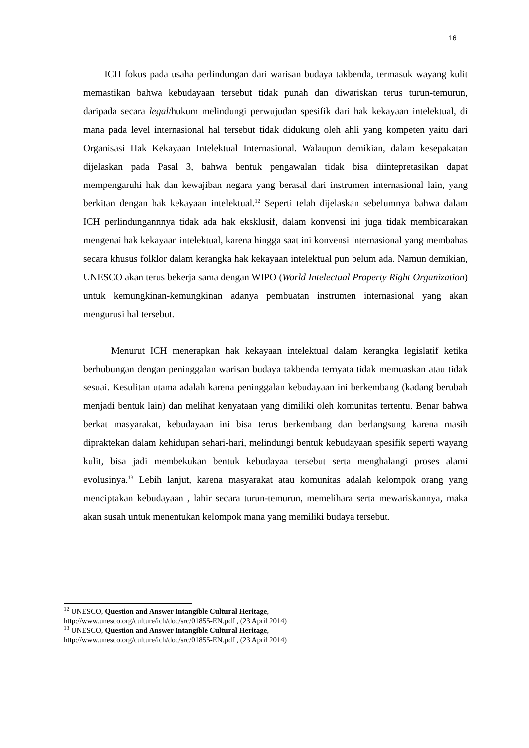16
ICH fokus pada usaha perlindungan dari warisan budaya takbenda, termasuk wayang kulit memastikan bahwa kebudayaan tersebut tidak punah dan diwariskan terus turun-temurun, daripada secara legal/hukum melindungi perwujudan spesifik dari hak kekayaan intelektual, di mana pada level internasional hal tersebut tidak didukung oleh ahli yang kompeten yaitu dari Organisasi Hak Kekayaan Intelektual Internasional. Walaupun demikian, dalam kesepakatan dijelaskan pada Pasal 3, bahwa bentuk pengawalan tidak bisa diintepretasikan dapat mempengaruhi hak dan kewajiban negara yang berasal dari instrumen internasional lain, yang berkitan dengan hak kekayaan intelektual.<sup>12</sup> Seperti telah dijelaskan sebelumnya bahwa dalam ICH perlindungannnya tidak ada hak eksklusif, dalam konvensi ini juga tidak membicarakan mengenai hak kekayaan intelektual, karena hingga saat ini konvensi internasional yang membahas secara khusus folklor dalam kerangka hak kekayaan intelektual pun belum ada. Namun demikian, UNESCO akan terus bekerja sama dengan WIPO (World Intelectual Property Right Organization) untuk kemungkinan-kemungkinan adanya pembuatan instrumen internasional yang akan mengurusi hal tersebut.
Menurut ICH menerapkan hak kekayaan intelektual dalam kerangka legislatif ketika berhubungan dengan peninggalan warisan budaya takbenda ternyata tidak memuaskan atau tidak sesuai. Kesulitan utama adalah karena peninggalan kebudayaan ini berkembang (kadang berubah menjadi bentuk lain) dan melihat kenyataan yang dimiliki oleh komunitas tertentu. Benar bahwa berkat masyarakat, kebudayaan ini bisa terus berkembang dan berlangsung karena masih dipraktekan dalam kehidupan sehari-hari, melindungi bentuk kebudayaan spesifik seperti wayang kulit, bisa jadi membekukan bentuk kebudayaa tersebut serta menghalangi proses alami evolusinya.<sup>13</sup> Lebih lanjut, karena masyarakat atau komunitas adalah kelompok orang yang menciptakan kebudayaan , lahir secara turun-temurun, memelihara serta mewariskannya, maka akan susah untuk menentukan kelompok mana yang memiliki budaya tersebut.
<sup>12</sup> UNESCO, Question and Answer Intangible Cultural Heritage,
http://www.unesco.org/culture/ich/doc/src/01855-EN.pdf , (23 April 2014)
<sup>13</sup> UNESCO, Question and Answer Intangible Cultural Heritage,
http://www.unesco.org/culture/ich/doc/src/01855-EN.pdf , (23 April 2014)